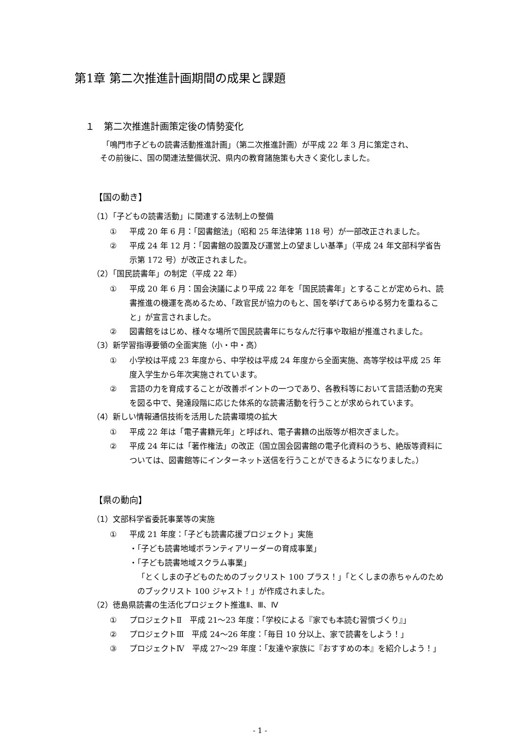第1章 第二次推進計画期間の成果と課題
１　第二次推進計画策定後の情勢変化
「鳴門市子どもの読書活動推進計画」（第二次推進計画）が平成 22 年 3 月に策定され、
その前後に、国の関連法整備状況、県内の教育諸施策も大きく変化しました。
【国の動き】
（1）「子どもの読書活動」に関連する法制上の整備
① 平成 20 年 6 月：「図書館法」（昭和 25 年法律第 118 号）が一部改正されました。
② 平成 24 年 12 月：「図書館の設置及び運営上の望ましい基準」（平成 24 年文部科学省告示第 172 号）が改正されました。
（2）「国民読書年」の制定（平成 22 年）
① 平成 20 年 6 月：国会決議により平成 22 年を「国民読書年」とすることが定められ、読書推進の機運を高めるため、「政官民が協力のもと、国を挙げてあらゆる努力を重ねること」が宣言されました。
② 図書館をはじめ、様々な場所で国民読書年にちなんだ行事や取組が推進されました。
（3）新学習指導要領の全面実施（小・中・高）
① 小学校は平成 23 年度から、中学校は平成 24 年度から全面実施、高等学校は平成 25 年度入学生から年次実施されています。
② 言語の力を育成することが改善ポイントの一つであり、各教科等において言語活動の充実を図る中で、発達段階に応じた体系的な読書活動を行うことが求められています。
（4）新しい情報通信技術を活用した読書環境の拡大
① 平成 22 年は「電子書籍元年」と呼ばれ、電子書籍の出版等が相次ぎました。
② 平成 24 年には「著作権法」の改正（国立国会図書館の電子化資料のうち、絶版等資料については、図書館等にインターネット送信を行うことができるようになりました。）
【県の動向】
（1）文部科学省委託事業等の実施
① 平成 21 年度：「子ども読書応援プロジェクト」実施
・「子ども読書地域ボランティアリーダーの育成事業」
・「子ども読書地域スクラム事業」
「とくしまの子どものためのブックリスト 100 プラス！」「とくしまの赤ちゃんのためのブックリスト 100 ジャスト！」が作成されました。
（2）徳島県読書の生活化プロジェクト推進Ⅱ、Ⅲ、Ⅳ
① プロジェクトⅡ　平成 21～23 年度：「学校による『家でも本読む習慣づくり』」
② プロジェクトⅢ　平成 24～26 年度：「毎日 10 分以上、家で読書をしよう！」
③ プロジェクトⅣ　平成 27～29 年度：「友達や家族に『おすすめの本』を紹介しよう！」
- 1 -